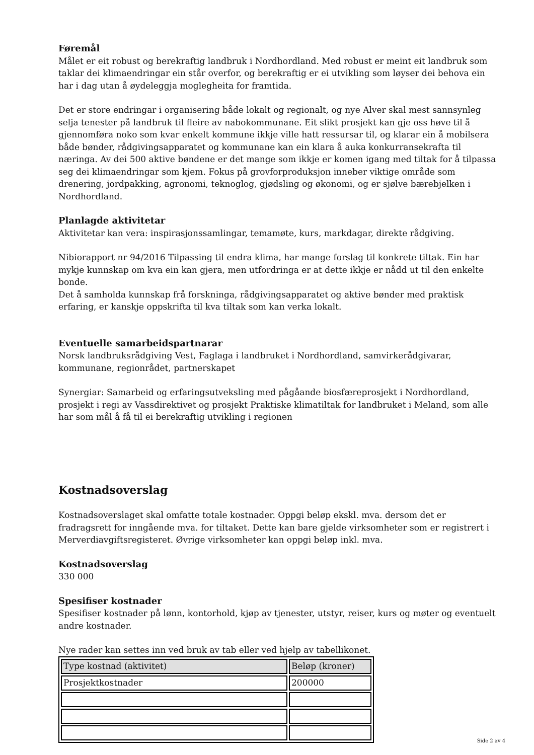Føremål
Målet er eit robust og berekraftig landbruk i Nordhordland. Med robust er meint eit landbruk som taklar dei klimaendringar ein står overfor, og berekraftig er ei utvikling som løyser dei behova ein har i dag utan å øydeleggja moglegheita for framtida.
Det er store endringar i organisering både lokalt og regionalt, og nye Alver skal mest sannsynleg selja tenester på landbruk til fleire av nabokommunane. Eit slikt prosjekt kan gje oss høve til å gjennomføra noko som kvar enkelt kommune ikkje ville hatt ressursar til, og klarar ein å mobilsera både bønder, rådgivingsapparatet og kommunane kan ein klara å auka konkurransekrafta til næringa. Av dei 500 aktive bøndene er det mange som ikkje er komen igang med tiltak for å tilpassa seg dei klimaendringar som kjem. Fokus på grovforproduksjon inneber viktige område som drenering, jordpakking, agronomi, teknoglog, gjødsling og økonomi, og er sjølve bærebjelken i Nordhordland.
Planlagde aktivitetar
Aktivitetar kan vera: inspirasjonssamlingar, temamøte, kurs, markdagar, direkte rådgiving.
Nibiorapport nr 94/2016 Tilpassing til endra klima, har mange forslag til konkrete tiltak. Ein har mykje kunnskap om kva ein kan gjera, men utfordringa er at dette ikkje er nådd ut til den enkelte bonde.
Det å samholda kunnskap frå forskninga, rådgivingsapparatet og aktive bønder med praktisk erfaring, er kanskje oppskrifta til kva tiltak som kan verka lokalt.
Eventuelle samarbeidspartnarar
Norsk landbruksrådgiving Vest, Faglaga i landbruket i Nordhordland, samvirkerådgivarar, kommunane, regionrådet, partnerskapet
Synergiar: Samarbeid og erfaringsutveksling med pågåande biosfæreprosjekt i Nordhordland, prosjekt i regi av Vassdirektivet og prosjekt Praktiske klimatiltak for landbruket i Meland, som alle har som mål å få til ei berekraftig utvikling i regionen
Kostnadsoverslag
Kostnadsoverslaget skal omfatte totale kostnader. Oppgi beløp ekskl. mva. dersom det er fradragsrett for inngående mva. for tiltaket. Dette kan bare gjelde virksomheter som er registrert i Merverdiavgiftsregisteret. Øvrige virksomheter kan oppgi beløp inkl. mva.
Kostnadsoverslag
330 000
Spesifiser kostnader
Spesifiser kostnader på lønn, kontorhold, kjøp av tjenester, utstyr, reiser, kurs og møter og eventuelt andre kostnader.
Nye rader kan settes inn ved bruk av tab eller ved hjelp av tabellikonet.
| Type kostnad (aktivitet) | Beløp (kroner) |
| --- | --- |
| Prosjektkostnader | 200000 |
Side 2 av 4